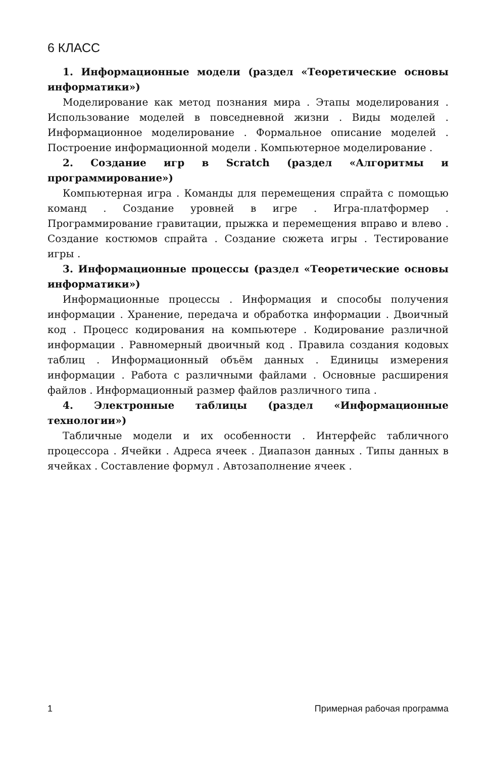6 КЛАСС
1. Информационные модели (раздел «Теоретические основы информатики»)
Моделирование как метод познания мира . Этапы моделирования . Использование моделей в повседневной жизни . Виды моделей . Информационное моделирование . Формальное описание моделей . Построение информационной модели . Компьютерное моделирование .
2. Создание игр в Scratch (раздел «Алгоритмы и программирование»)
Компьютерная игра . Команды для перемещения спрайта с помощью команд . Создание уровней в игре . Игра-платформер . Программирование гравитации, прыжка и перемещения вправо и влево . Создание костюмов спрайта . Создание сюжета игры . Тестирование игры .
3. Информационные процессы (раздел «Теоретические основы информатики»)
Информационные процессы . Информация и способы получения информации . Хранение, передача и обработка информации . Двоичный код . Процесс кодирования на компьютере . Кодирование различной информации . Равномерный двоичный код . Правила создания кодовых таблиц . Информационный объём данных . Единицы измерения информации . Работа с различными файлами . Основные расширения файлов . Информационный размер файлов различного типа .
4. Электронные таблицы (раздел «Информационные технологии»)
Табличные модели и их особенности . Интерфейс табличного процессора . Ячейки . Адреса ячеек . Диапазон данных . Типы данных в ячейках . Составление формул . Автозаполнение ячеек .
1 Примерная рабочая программа